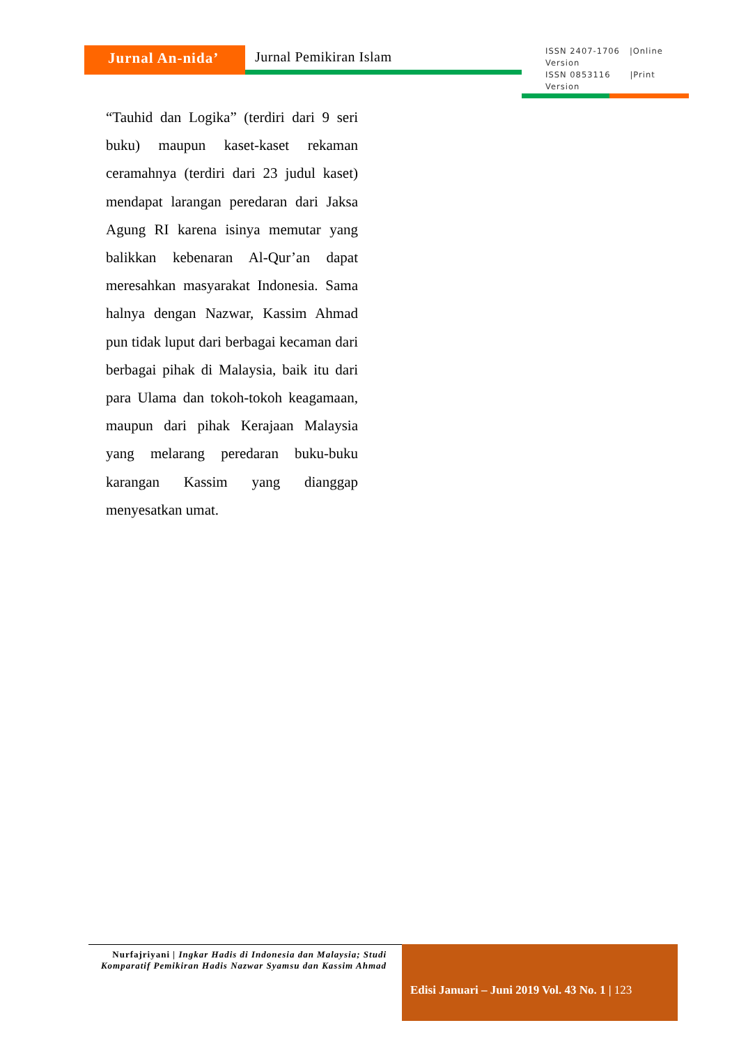Jurnal An-nida’ Jurnal Pemikiran Islam
ISSN 2407-1706 |Online Version
ISSN 0853116 |Print Version
“Tauhid dan Logika” (terdiri dari 9 seri buku) maupun kaset-kaset rekaman ceramahnya (terdiri dari 23 judul kaset) mendapat larangan peredaran dari Jaksa Agung RI karena isinya memutar yang balikkan kebenaran Al-Qur’an dapat meresahkan masyarakat Indonesia. Sama halnya dengan Nazwar, Kassim Ahmad pun tidak luput dari berbagai kecaman dari berbagai pihak di Malaysia, baik itu dari para Ulama dan tokoh-tokoh keagamaan, maupun dari pihak Kerajaan Malaysia yang melarang peredaran buku-buku karangan Kassim yang dianggap menyesatkan umat.
Nurfajriyani | Ingkar Hadis di Indonesia dan Malaysia; Studi Komparatif Pemikiran Hadis Nazwar Syamsu dan Kassim Ahmad
Edisi Januari – Juni 2019 Vol. 43 No. 1 | 123